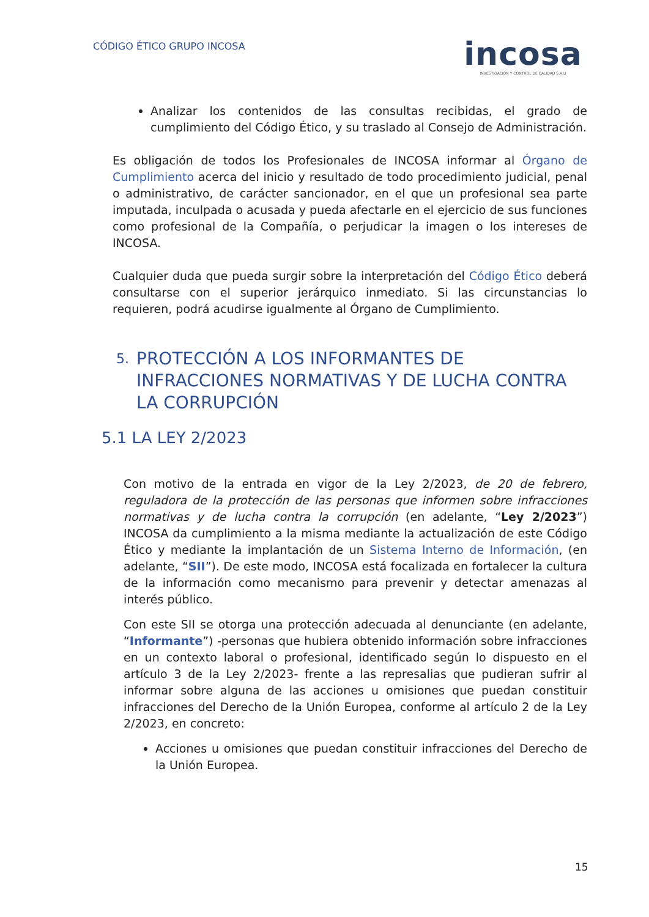CÓDIGO ÉTICO GRUPO INCOSA
incosa
INVESTIGACIÓN Y CONTROL DE CALIDAD S.A.U
Analizar los contenidos de las consultas recibidas, el grado de cumplimiento del Código Ético, y su traslado al Consejo de Administración.
Es obligación de todos los Profesionales de INCOSA informar al Órgano de Cumplimiento acerca del inicio y resultado de todo procedimiento judicial, penal o administrativo, de carácter sancionador, en el que un profesional sea parte imputada, inculpada o acusada y pueda afectarle en el ejercicio de sus funciones como profesional de la Compañía, o perjudicar la imagen o los intereses de INCOSA.
Cualquier duda que pueda surgir sobre la interpretación del Código Ético deberá consultarse con el superior jerárquico inmediato. Si las circunstancias lo requieren, podrá acudirse igualmente al Órgano de Cumplimiento.
5.
PROTECCIÓN A LOS INFORMANTES DE INFRACCIONES NORMATIVAS Y DE LUCHA CONTRA LA CORRUPCIÓN
5.1 LA LEY 2/2023
Con motivo de la entrada en vigor de la Ley 2/2023, de 20 de febrero, reguladora de la protección de las personas que informen sobre infracciones normativas y de lucha contra la corrupción (en adelante, “Ley 2/2023”) INCOSA da cumplimiento a la misma mediante la actualización de este Código Ético y mediante la implantación de un Sistema Interno de Información, (en adelante, “SII”). De este modo, INCOSA está focalizada en fortalecer la cultura de la información como mecanismo para prevenir y detectar amenazas al interés público.
Con este SII se otorga una protección adecuada al denunciante (en adelante, “Informante”) -personas que hubiera obtenido información sobre infracciones en un contexto laboral o profesional, identificado según lo dispuesto en el artículo 3 de la Ley 2/2023- frente a las represalias que pudieran sufrir al informar sobre alguna de las acciones u omisiones que puedan constituir infracciones del Derecho de la Unión Europea, conforme al artículo 2 de la Ley 2/2023, en concreto:
Acciones u omisiones que puedan constituir infracciones del Derecho de la Unión Europea.
15